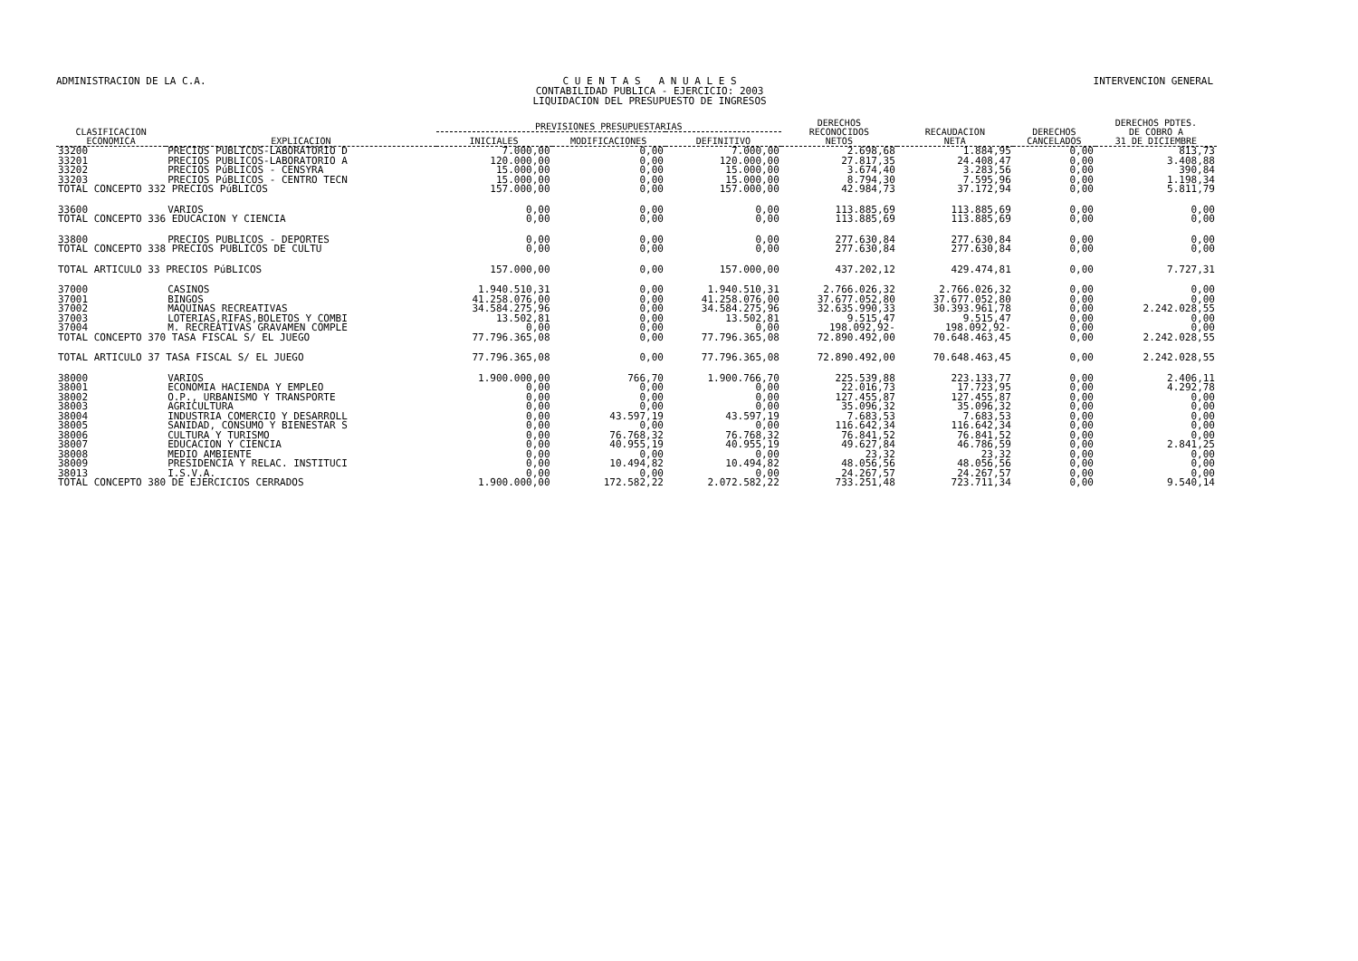ADMINISTRACION DE LA C.A. C U E N T A S A N U A L E S
CONTABILIDAD PUBLICA - EJERCICIO: 2003
LIQUIDACION DEL PRESUPUESTO DE INGRESOS
INTERVENCION GENERAL
| CLASIFICACION ECONOMICA | EXPLICACION | PREVISIONES PRESUPUESTARIAS | | | DERECHOS RECONOCIDOS NETOS | RECAUDACION NETA | DERECHOS CANCELADOS | DERECHOS PDTES. DE COBRO A 31 DE DICIEMBRE |
| --- | --- | --- | --- | --- | --- | --- | --- | --- |
| | | INICIALES | MODIFICACIONES | DEFINITIVO | | | | |
| 33200 | PRECIOS PUBLICOS-LABORATORIO D | 7.000,00 | 0,00 | 7.000,00 | 2.698,68 | 1.884,95 | 0,00 | 813,73 |
| 33201 | PRECIOS PUBLICOS-LABORATORIO A | 120.000,00 | 0,00 | 120.000,00 | 27.817,35 | 24.408,47 | 0,00 | 3.408,88 |
| 33202 | PRECIOS PúBLICOS - CENSYRA | 15.000,00 | 0,00 | 15.000,00 | 3.674,40 | 3.283,56 | 0,00 | 390,84 |
| 33203 | PRECIOS PúBLICOS - CENTRO TECN | 15.000,00 | 0,00 | 15.000,00 | 8.794,30 | 7.595,96 | 0,00 | 1.198,34 |
| TOTAL CONCEPTO 332 PRECIOS PúBLICOS | | 157.000,00 | 0,00 | 157.000,00 | 42.984,73 | 37.172,94 | 0,00 | 5.811,79 |
| 33600 | VARIOS | 0,00 | 0,00 | 0,00 | 113.885,69 | 113.885,69 | 0,00 | 0,00 |
| TOTAL CONCEPTO 336 EDUCACION Y CIENCIA | | 0,00 | 0,00 | 0,00 | 113.885,69 | 113.885,69 | 0,00 | 0,00 |
| 33800 | PRECIOS PUBLICOS - DEPORTES | 0,00 | 0,00 | 0,00 | 277.630,84 | 277.630,84 | 0,00 | 0,00 |
| TOTAL CONCEPTO 338 PRECIOS PUBLICOS DE CULTU | | 0,00 | 0,00 | 0,00 | 277.630,84 | 277.630,84 | 0,00 | 0,00 |
| TOTAL ARTICULO 33 PRECIOS PúBLICOS | | 157.000,00 | 0,00 | 157.000,00 | 437.202,12 | 429.474,81 | 0,00 | 7.727,31 |
| 37000 | CASINOS | 1.940.510,31 | 0,00 | 1.940.510,31 | 2.766.026,32 | 2.766.026,32 | 0,00 | 0,00 |
| 37001 | BINGOS | 41.258.076,00 | 0,00 | 41.258.076,00 | 37.677.052,80 | 37.677.052,80 | 0,00 | 0,00 |
| 37002 | MAQUINAS RECREATIVAS | 34.584.275,96 | 0,00 | 34.584.275,96 | 32.635.990,33 | 30.393.961,78 | 0,00 | 2.242.028,55 |
| 37003 | LOTERIAS,RIFAS,BOLETOS Y COMBI | 13.502,81 | 0,00 | 13.502,81 | 9.515,47 | 9.515,47 | 0,00 | 0,00 |
| 37004 | M. RECREATIVAS GRAVAMEN COMPLE | 0,00 | 0,00 | 0,00 | 198.092,92- | 198.092,92- | 0,00 | 0,00 |
| TOTAL CONCEPTO 370 TASA FISCAL S/ EL JUEGO | | 77.796.365,08 | 0,00 | 77.796.365,08 | 72.890.492,00 | 70.648.463,45 | 0,00 | 2.242.028,55 |
| TOTAL ARTICULO 37 TASA FISCAL S/ EL JUEGO | | 77.796.365,08 | 0,00 | 77.796.365,08 | 72.890.492,00 | 70.648.463,45 | 0,00 | 2.242.028,55 |
| 38000 | VARIOS | 1.900.000,00 | 766,70 | 1.900.766,70 | 225.539,88 | 223.133,77 | 0,00 | 2.406,11 |
| 38001 | ECONOMIA HACIENDA Y EMPLEO | 0,00 | 0,00 | 0,00 | 22.016,73 | 17.723,95 | 0,00 | 4.292,78 |
| 38002 | O.P., URBANISMO Y TRANSPORTE | 0,00 | 0,00 | 0,00 | 127.455,87 | 127.455,87 | 0,00 | 0,00 |
| 38003 | AGRICULTURA | 0,00 | 0,00 | 0,00 | 35.096,32 | 35.096,32 | 0,00 | 0,00 |
| 38004 | INDUSTRIA COMERCIO Y DESARROLL | 0,00 | 43.597,19 | 43.597,19 | 7.683,53 | 7.683,53 | 0,00 | 0,00 |
| 38005 | SANIDAD, CONSUMO Y BIENESTAR S | 0,00 | 0,00 | 0,00 | 116.642,34 | 116.642,34 | 0,00 | 0,00 |
| 38006 | CULTURA Y TURISMO | 0,00 | 76.768,32 | 76.768,32 | 76.841,52 | 76.841,52 | 0,00 | 0,00 |
| 38007 | EDUCACION Y CIENCIA | 0,00 | 40.955,19 | 40.955,19 | 49.627,84 | 46.786,59 | 0,00 | 2.841,25 |
| 38008 | MEDIO AMBIENTE | 0,00 | 0,00 | 0,00 | 23,32 | 23,32 | 0,00 | 0,00 |
| 38009 | PRESIDENCIA Y RELAC. INSTITUCI | 0,00 | 10.494,82 | 10.494,82 | 48.056,56 | 48.056,56 | 0,00 | 0,00 |
| 38013 | I.S.V.A. | 0,00 | 0,00 | 0,00 | 24.267,57 | 24.267,57 | 0,00 | 0,00 |
| TOTAL CONCEPTO 380 DE EJERCICIOS CERRADOS | | 1.900.000,00 | 172.582,22 | 2.072.582,22 | 733.251,48 | 723.711,34 | 0,00 | 9.540,14 |